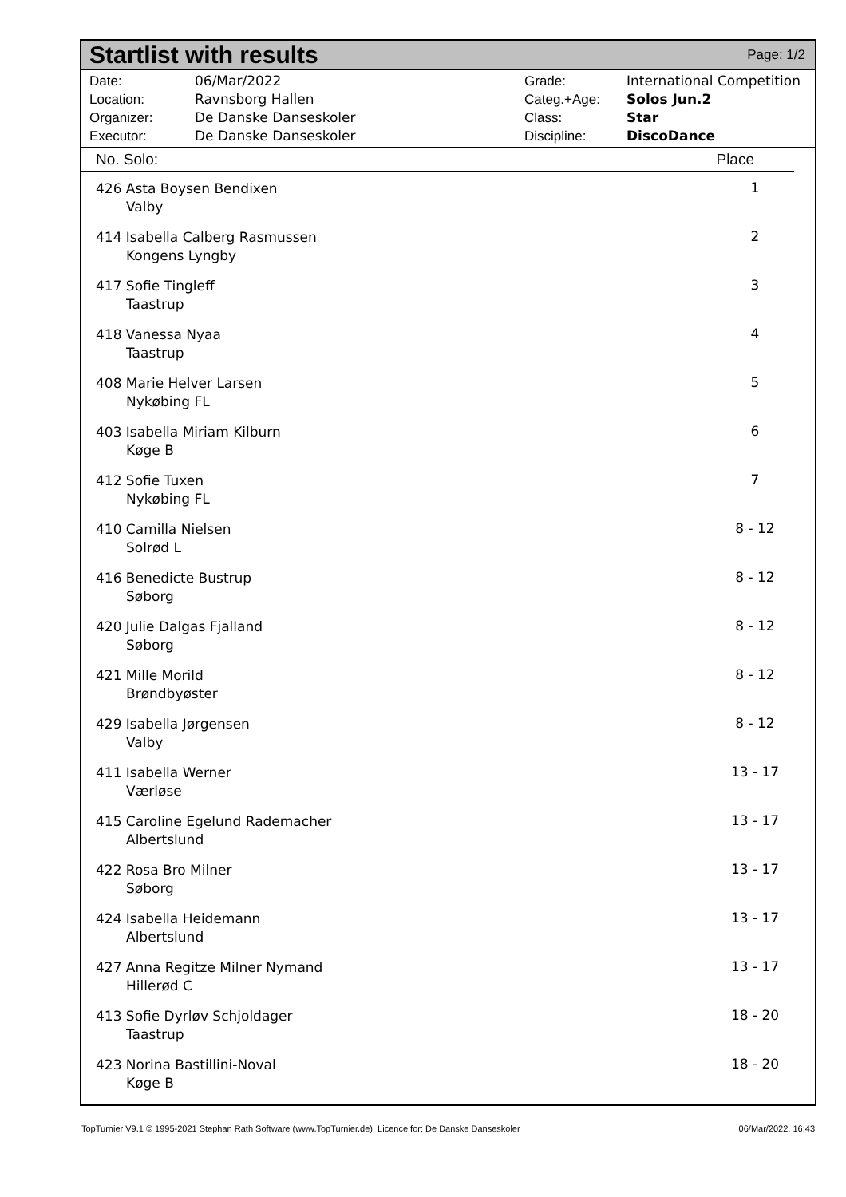Startlist with results
Page: 1/2
| Date: | 06/Mar/2022 |
| Location: | Ravnsborg Hallen |
| Organizer: | De Danske Danseskoler |
| Executor: | De Danske Danseskoler |
| Grade: | International Competition |
| Categ.+Age: | Solos Jun.2 |
| Class: | Star |
| Discipline: | DiscoDance |
No. Solo: Place
| 426 Asta Boysen Bendixen Valby | 1 |
| 414 Isabella Calberg Rasmussen Kongens Lyngby | 2 |
| 417 Sofie Tingleff Taastrup | 3 |
| 418 Vanessa Nyaa Taastrup | 4 |
| 408 Marie Helver Larsen Nykøbing FL | 5 |
| 403 Isabella Miriam Kilburn Køge B | 6 |
| 412 Sofie Tuxen Nykøbing FL | 7 |
| 410 Camilla Nielsen Solrød L | 8 - 12 |
| 416 Benedicte Bustrup Søborg | 8 - 12 |
| 420 Julie Dalgas Fjalland Søborg | 8 - 12 |
| 421 Mille Morild Brøndbyøster | 8 - 12 |
| 429 Isabella Jørgensen Valby | 8 - 12 |
| 411 Isabella Werner Værløse | 13 - 17 |
| 415 Caroline Egelund Rademacher Albertslund | 13 - 17 |
| 422 Rosa Bro Milner Søborg | 13 - 17 |
| 424 Isabella Heidemann Albertslund | 13 - 17 |
| 427 Anna Regitze Milner Nymand Hillerød C | 13 - 17 |
| 413 Sofie Dyrløv Schjoldager Taastrup | 18 - 20 |
| 423 Norina Bastillini-Noval Køge B | 18 - 20 |
TopTurnier V9.1 © 1995-2021 Stephan Rath Software (www.TopTurnier.de), Licence for: De Danske Danseskoler 06/Mar/2022, 16:43